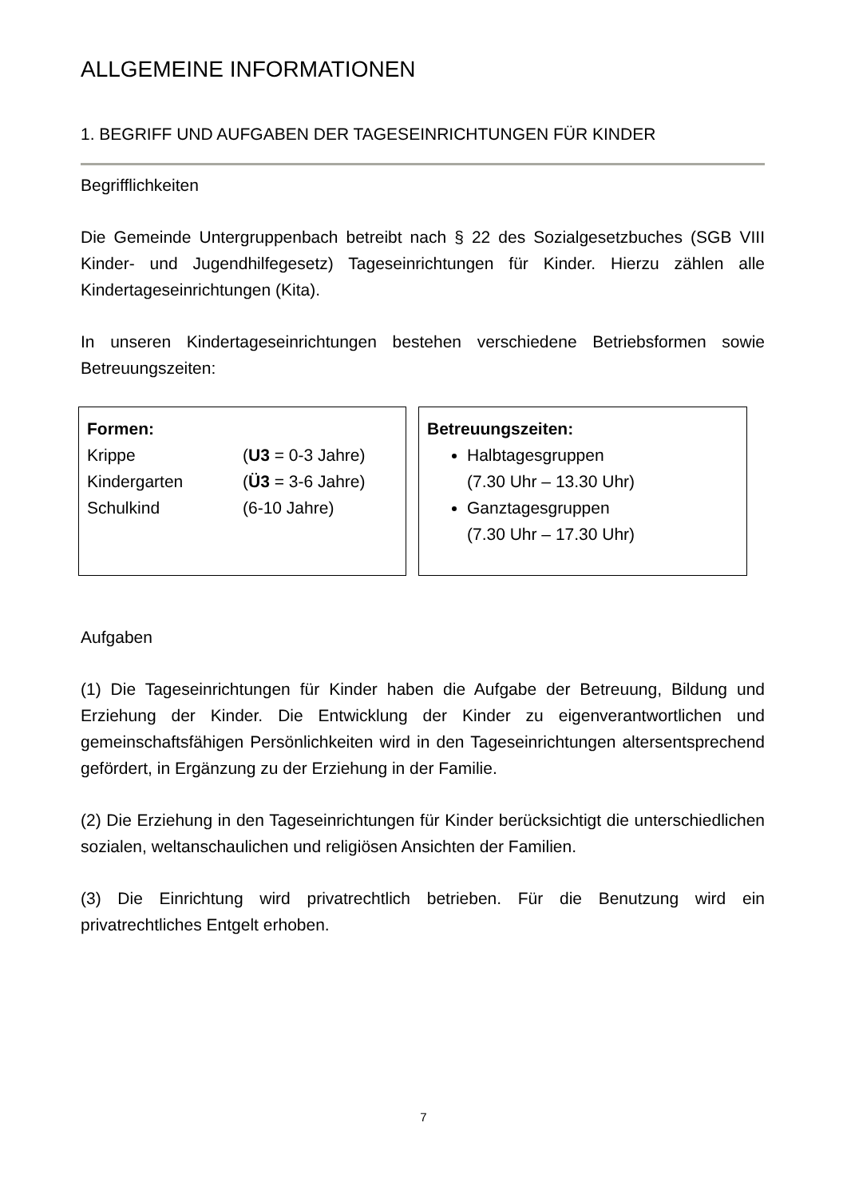ALLGEMEINE INFORMATIONEN
1. BEGRIFF UND AUFGABEN DER TAGESEINRICHTUNGEN FÜR KINDER
Begrifflichkeiten
Die Gemeinde Untergruppenbach betreibt nach § 22 des Sozialgesetzbuches (SGB VIII Kinder- und Jugendhilfegesetz) Tageseinrichtungen für Kinder. Hierzu zählen alle Kindertageseinrichtungen (Kita).
In unseren Kindertageseinrichtungen bestehen verschiedene Betriebsformen sowie Betreuungszeiten:
Formen:
Krippe (U3 = 0-3 Jahre)
Kindergarten (Ü3 = 3-6 Jahre)
Schulkind (6-10 Jahre)
Betreuungszeiten:
Halbtagesgruppen
(7.30 Uhr – 13.30 Uhr)
Ganztagesgruppen
(7.30 Uhr – 17.30 Uhr)
Aufgaben
(1) Die Tageseinrichtungen für Kinder haben die Aufgabe der Betreuung, Bildung und Erziehung der Kinder. Die Entwicklung der Kinder zu eigenverantwortlichen und gemeinschaftsfähigen Persönlichkeiten wird in den Tageseinrichtungen altersentsprechend gefördert, in Ergänzung zu der Erziehung in der Familie.
(2) Die Erziehung in den Tageseinrichtungen für Kinder berücksichtigt die unterschiedlichen sozialen, weltanschaulichen und religiösen Ansichten der Familien.
(3) Die Einrichtung wird privatrechtlich betrieben. Für die Benutzung wird ein privatrechtliches Entgelt erhoben.
7